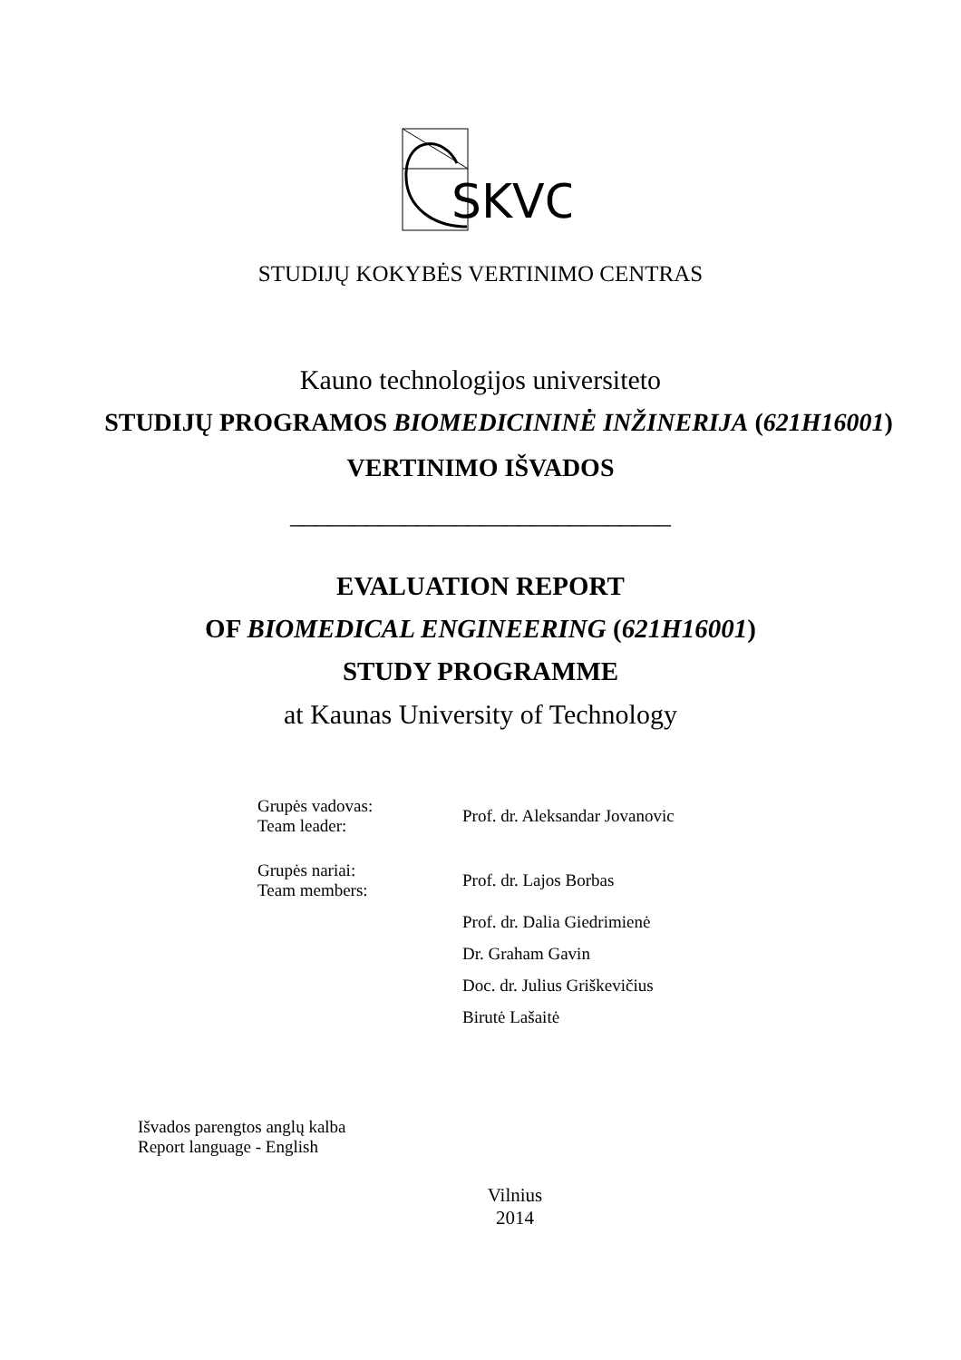SKVC
STUDIJŲ KOKYBĖS VERTINIMO CENTRAS
Kauno technologijos universiteto
STUDIJŲ PROGRAMOS BIOMEDICININĖ INŽINERIJA (621H16001)
VERTINIMO IŠVADOS
______________________________
EVALUATION REPORT
OF BIOMEDICAL ENGINEERING (621H16001)
STUDY PROGRAMME
at Kaunas University of Technology
| Grupės vadovas: Team leader: | Prof. dr. Aleksandar Jovanovic |
| Grupės nariai: Team members: | Prof. dr. Lajos Borbas |
| | Prof. dr. Dalia Giedrimienė |
| | Dr. Graham Gavin |
| | Doc. dr. Julius Griškevičius |
| | Birutė Lašaitė |
Išvados parengtos anglų kalba
Report language - English
Vilnius
2014